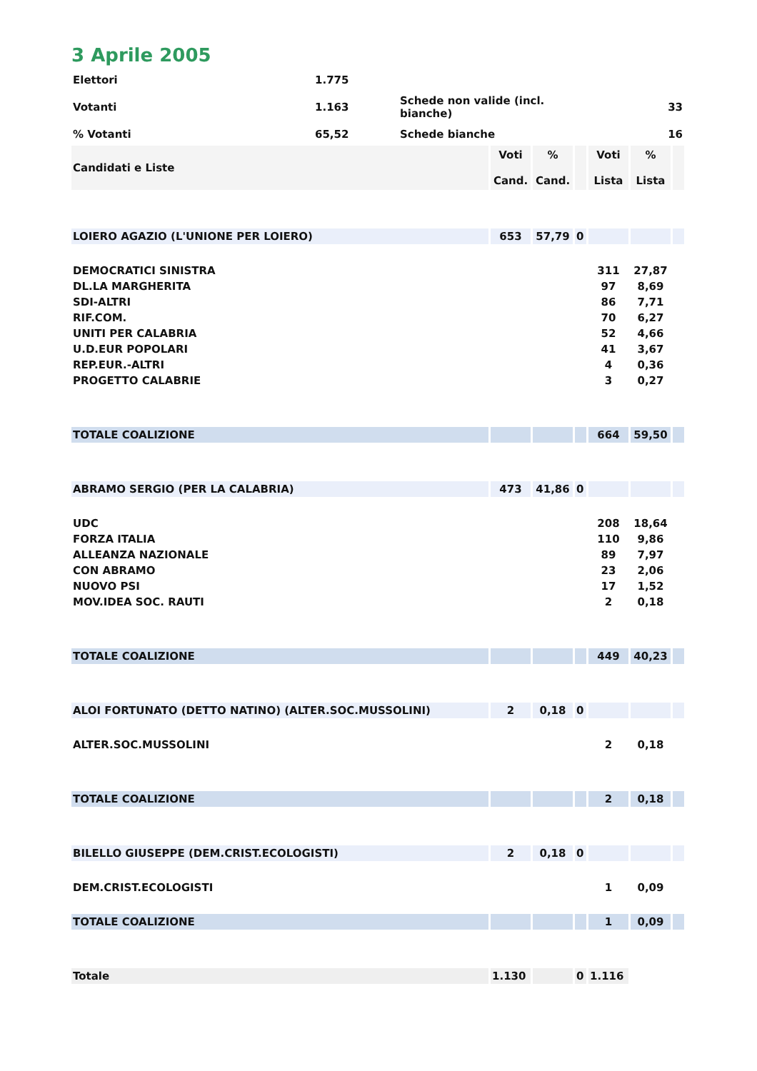3 Aprile 2005
| Elettori | 1.775 | | |
| Votanti | 1.163 | Schede non valide (incl. bianche) | 33 |
| % Votanti | 65,52 | Schede bianche | 16 |
| Candidati e Liste | Voti Cand. | % Cand. | | Voti Lista | % Lista | |
| LOIERO AGAZIO (L'UNIONE PER LOIERO) | 653 | 57,79 | 0 | | | |
| DEMOCRATICI SINISTRA | | | | 311 | 27,87 | |
| DL.LA MARGHERITA | | | | 97 | 8,69 | |
| SDI-ALTRI | | | | 86 | 7,71 | |
| RIF.COM. | | | | 70 | 6,27 | |
| UNITI PER CALABRIA | | | | 52 | 4,66 | |
| U.D.EUR POPOLARI | | | | 41 | 3,67 | |
| REP.EUR.-ALTRI | | | | 4 | 0,36 | |
| PROGETTO CALABRIE | | | | 3 | 0,27 | |
| TOTALE COALIZIONE | | | | 664 | 59,50 | |
| ABRAMO SERGIO (PER LA CALABRIA) | 473 | 41,86 | 0 | | | |
| UDC | | | | 208 | 18,64 | |
| FORZA ITALIA | | | | 110 | 9,86 | |
| ALLEANZA NAZIONALE | | | | 89 | 7,97 | |
| CON ABRAMO | | | | 23 | 2,06 | |
| NUOVO PSI | | | | 17 | 1,52 | |
| MOV.IDEA SOC. RAUTI | | | | 2 | 0,18 | |
| TOTALE COALIZIONE | | | | 449 | 40,23 | |
| ALOI FORTUNATO (DETTO NATINO) (ALTER.SOC.MUSSOLINI) | 2 | 0,18 | 0 | | | |
| ALTER.SOC.MUSSOLINI | | | | 2 | 0,18 | |
| TOTALE COALIZIONE | | | | 2 | 0,18 | |
| BILELLO GIUSEPPE (DEM.CRIST.ECOLOGISTI) | 2 | 0,18 | 0 | | | |
| DEM.CRIST.ECOLOGISTI | | | | 1 | 0,09 | |
| TOTALE COALIZIONE | | | | 1 | 0,09 | |
| Totale | 1.130 | | 0 | 1.116 | | |